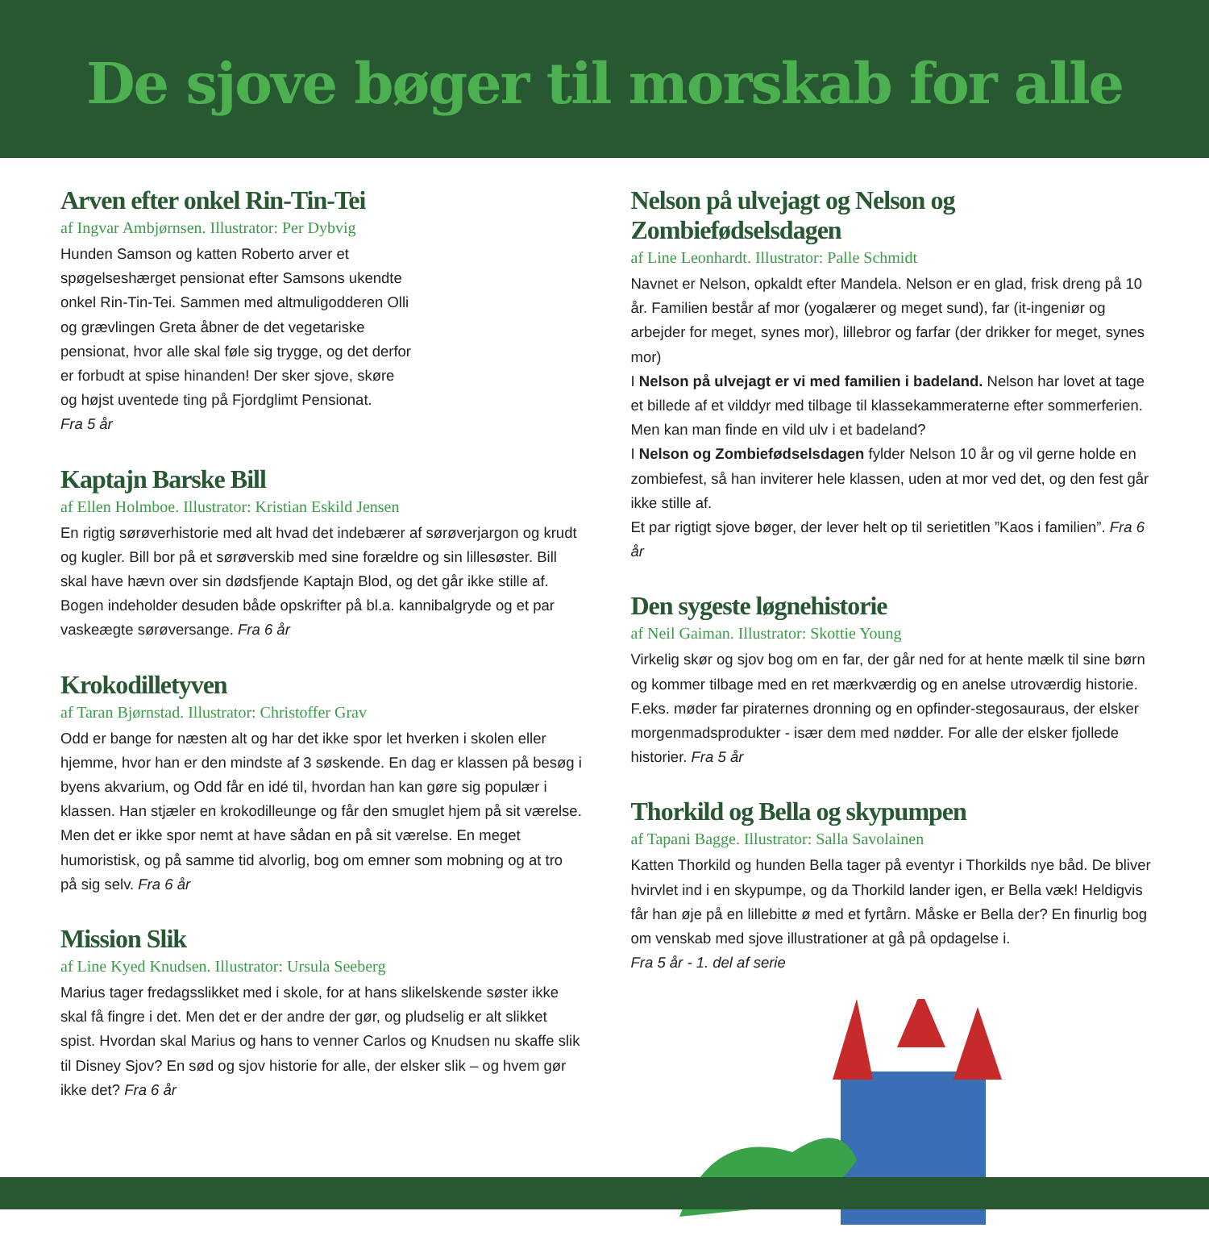De sjove bøger til morskab for alle
Arven efter onkel Rin-Tin-Tei
af Ingvar Ambjørnsen. Illustrator: Per Dybvig
Hunden Samson og katten Roberto arver et spøgelseshærget pensionat efter Samsons ukendte onkel Rin-Tin-Tei. Sammen med altmuligodderen Olli og grævlingen Greta åbner de det vegetariske pensionat, hvor alle skal føle sig trygge, og det derfor er forbudt at spise hinanden! Der sker sjove, skøre og højst uventede ting på Fjordglimt Pensionat.
Fra 5 år
Kaptajn Barske Bill
af Ellen Holmboe. Illustrator: Kristian Eskild Jensen
En rigtig sørøverhistorie med alt hvad det indebærer af sørøverjargon og krudt og kugler. Bill bor på et sørøverskib med sine forældre og sin lillesøster. Bill skal have hævn over sin dødsfjende Kaptajn Blod, og det går ikke stille af. Bogen indeholder desuden både opskrifter på bl.a. kannibalgryde og et par vaskeægte sørøversange. Fra 6 år
Krokodilletyven
af Taran Bjørnstad. Illustrator: Christoffer Grav
Odd er bange for næsten alt og har det ikke spor let hverken i skolen eller hjemme, hvor han er den mindste af 3 søskende. En dag er klassen på besøg i byens akvarium, og Odd får en idé til, hvordan han kan gøre sig populær i klassen. Han stjæler en krokodilleunge og får den smuglet hjem på sit værelse. Men det er ikke spor nemt at have sådan en på sit værelse. En meget humoristisk, og på samme tid alvorlig, bog om emner som mobning og at tro på sig selv. Fra 6 år
Mission Slik
af Line Kyed Knudsen. Illustrator: Ursula Seeberg
Marius tager fredagsslikket med i skole, for at hans slikelskende søster ikke skal få fingre i det. Men det er der andre der gør, og pludselig er alt slikket spist. Hvordan skal Marius og hans to venner Carlos og Knudsen nu skaffe slik til Disney Sjov? En sød og sjov historie for alle, der elsker slik – og hvem gør ikke det? Fra 6 år
Nelson på ulvejagt og Nelson og Zombiefødselsdagen
af Line Leonhardt. Illustrator: Palle Schmidt
Navnet er Nelson, opkaldt efter Mandela. Nelson er en glad, frisk dreng på 10 år. Familien består af mor (yogalærer og meget sund), far (it-ingeniør og arbejder for meget, synes mor), lillebror og farfar (der drikker for meget, synes mor)
I Nelson på ulvejagt er vi med familien i badeland. Nelson har lovet at tage et billede af et vilddyr med tilbage til klassekammeraterne efter sommerferien. Men kan man finde en vild ulv i et badeland?
I Nelson og Zombiefødselsdagen fylder Nelson 10 år og vil gerne holde en zombiefest, så han inviterer hele klassen, uden at mor ved det, og den fest går ikke stille af.
Et par rigtigt sjove bøger, der lever helt op til serietitlen ”Kaos i familien”. Fra 6 år
Den sygeste løgnehistorie
af Neil Gaiman. Illustrator: Skottie Young
Virkelig skør og sjov bog om en far, der går ned for at hente mælk til sine børn og kommer tilbage med en ret mærkværdig og en anelse utroværdig historie. F.eks. møder far piraternes dronning og en opfinder-stegosauraus, der elsker morgenmadsprodukter - især dem med nødder. For alle der elsker fjollede historier. Fra 5 år
Thorkild og Bella og skypumpen
af Tapani Bagge. Illustrator: Salla Savolainen
Katten Thorkild og hunden Bella tager på eventyr i Thorkilds nye båd. De bliver hvirvlet ind i en skypumpe, og da Thorkild lander igen, er Bella væk! Heldigvis får han øje på en lillebitte ø med et fyrtårn. Måske er Bella der? En finurlig bog om venskab med sjove illustrationer at gå på opdagelse i.
Fra 5 år - 1. del af serie